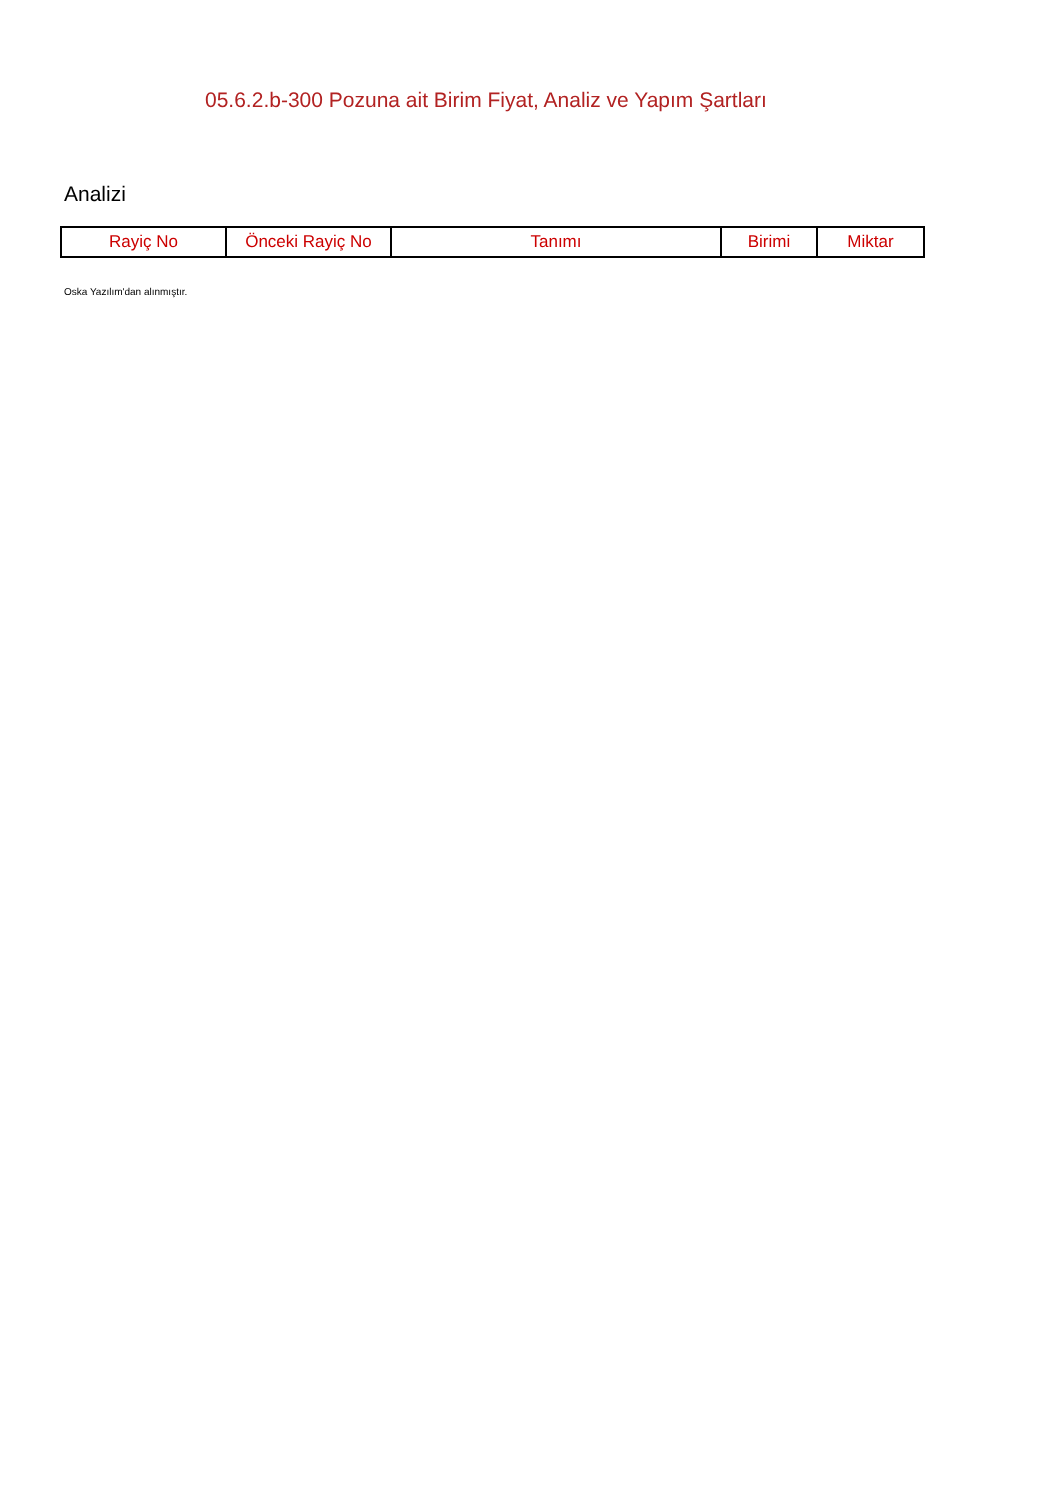05.6.2.b-300 Pozuna ait Birim Fiyat, Analiz ve Yapım Şartları
Analizi
| Rayiç No | Önceki Rayiç No | Tanımı | Birimi | Miktar |
| --- | --- | --- | --- | --- |
Oska Yazılım'dan alınmıştır.